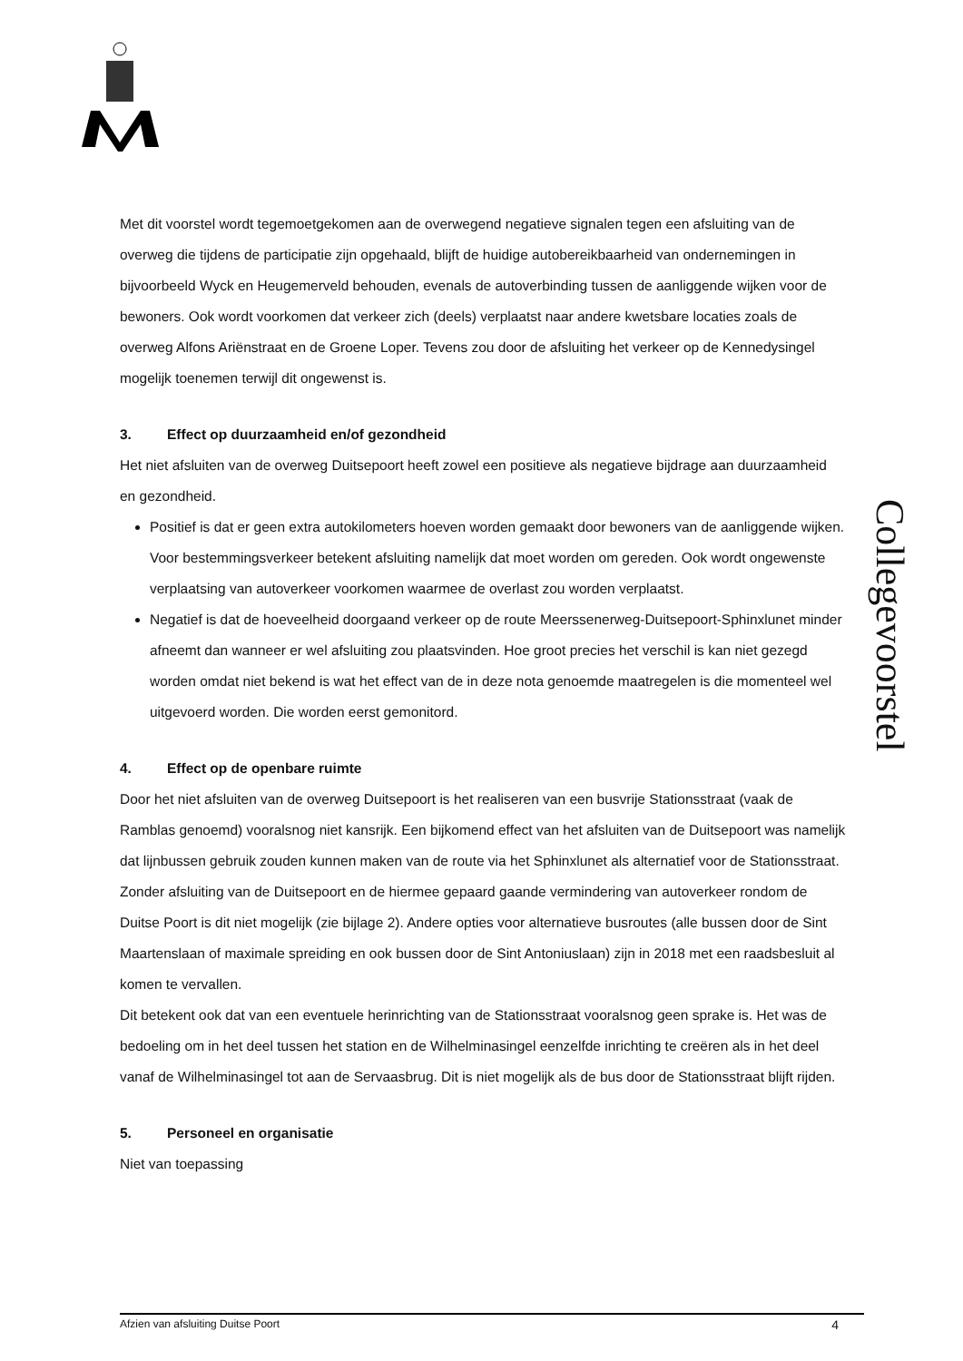Met dit voorstel wordt tegemoetgekomen aan de overwegend negatieve signalen tegen een afsluiting van de overweg die tijdens de participatie zijn opgehaald, blijft de huidige autobereikbaarheid van ondernemingen in bijvoorbeeld Wyck en Heugemerveld behouden, evenals de autoverbinding tussen de aanliggende wijken voor de bewoners. Ook wordt voorkomen dat verkeer zich (deels) verplaatst naar andere kwetsbare locaties zoals de overweg Alfons Ariënstraat en de Groene Loper. Tevens zou door de afsluiting het verkeer op de Kennedysingel mogelijk toenemen terwijl dit ongewenst is.
3. Effect op duurzaamheid en/of gezondheid
Het niet afsluiten van de overweg Duitsepoort heeft zowel een positieve als negatieve bijdrage aan duurzaamheid en gezondheid.
Positief is dat er geen extra autokilometers hoeven worden gemaakt door bewoners van de aanliggende wijken. Voor bestemmingsverkeer betekent afsluiting namelijk dat moet worden om gereden. Ook wordt ongewenste verplaatsing van autoverkeer voorkomen waarmee de overlast zou worden verplaatst.
Negatief is dat de hoeveelheid doorgaand verkeer op de route Meerssenerweg-Duitsepoort-Sphinxlunet minder afneemt dan wanneer er wel afsluiting zou plaatsvinden. Hoe groot precies het verschil is kan niet gezegd worden omdat niet bekend is wat het effect van de in deze nota genoemde maatregelen is die momenteel wel uitgevoerd worden. Die worden eerst gemonitord.
4. Effect op de openbare ruimte
Door het niet afsluiten van de overweg Duitsepoort is het realiseren van een busvrije Stationsstraat (vaak de Ramblas genoemd) vooralsnog niet kansrijk. Een bijkomend effect van het afsluiten van de Duitsepoort was namelijk dat lijnbussen gebruik zouden kunnen maken van de route via het Sphinxlunet als alternatief voor de Stationsstraat. Zonder afsluiting van de Duitsepoort en de hiermee gepaard gaande vermindering van autoverkeer rondom de Duitse Poort is dit niet mogelijk (zie bijlage 2). Andere opties voor alternatieve busroutes (alle bussen door de Sint Maartenslaan of maximale spreiding en ook bussen door de Sint Antoniuslaan) zijn in 2018 met een raadsbesluit al komen te vervallen.
Dit betekent ook dat van een eventuele herinrichting van de Stationsstraat vooralsnog geen sprake is. Het was de bedoeling om in het deel tussen het station en de Wilhelminasingel eenzelfde inrichting te creëren als in het deel vanaf de Wilhelminasingel tot aan de Servaasbrug. Dit is niet mogelijk als de bus door de Stationsstraat blijft rijden.
5. Personeel en organisatie
Niet van toepassing
Collegevoorstel
Afzien van afsluiting Duitse Poort 4